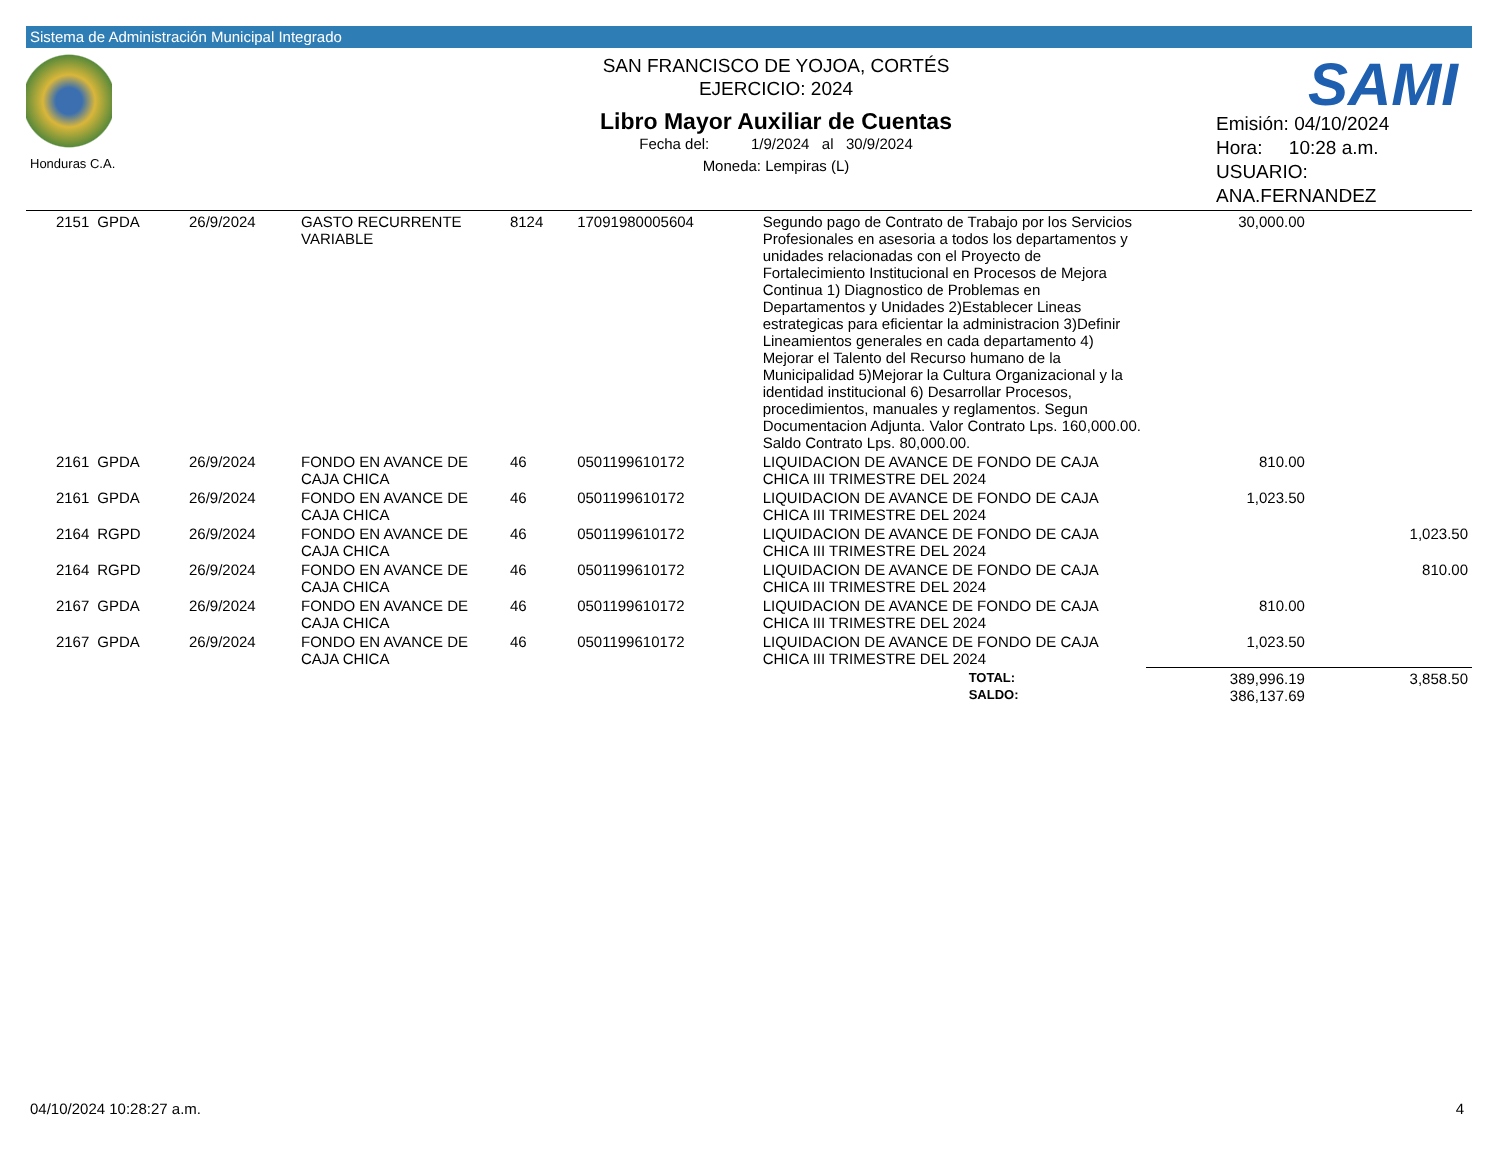Sistema de Administración Municipal Integrado
Honduras C.A.
SAN FRANCISCO DE YOJOA, CORTÉS
EJERCICIO: 2024
Libro Mayor Auxiliar de Cuentas
Fecha del: 1/9/2024 al 30/9/2024
Moneda: Lempiras (L)
SAMI
Emisión: 04/10/2024
Hora: 10:28 a.m.
USUARIO:
ANA.FERNANDEZ
| 2151 | GPDA | 26/9/2024 | GASTO RECURRENTE VARIABLE | 8124 | 17091980005604 | Segundo pago de Contrato de Trabajo por los Servicios Profesionales en asesoria a todos los departamentos y unidades relacionadas con el Proyecto de Fortalecimiento Institucional en Procesos de Mejora Continua 1) Diagnostico de Problemas en Departamentos y Unidades 2)Establecer Lineas estrategicas para eficientar la administracion 3)Definir Lineamientos generales en cada departamento 4) Mejorar el Talento del Recurso humano de la Municipalidad 5)Mejorar la Cultura Organizacional y la identidad institucional 6) Desarrollar Procesos, procedimientos, manuales y reglamentos. Segun Documentacion Adjunta. Valor Contrato Lps. 160,000.00. Saldo Contrato Lps. 80,000.00. | 30,000.00 | |
| 2161 | GPDA | 26/9/2024 | FONDO EN AVANCE DE CAJA CHICA | 46 | 0501199610172 | LIQUIDACION DE AVANCE DE FONDO DE CAJA CHICA III TRIMESTRE DEL 2024 | 810.00 | |
| 2161 | GPDA | 26/9/2024 | FONDO EN AVANCE DE CAJA CHICA | 46 | 0501199610172 | LIQUIDACION DE AVANCE DE FONDO DE CAJA CHICA III TRIMESTRE DEL 2024 | 1,023.50 | |
| 2164 | RGPD | 26/9/2024 | FONDO EN AVANCE DE CAJA CHICA | 46 | 0501199610172 | LIQUIDACION DE AVANCE DE FONDO DE CAJA CHICA III TRIMESTRE DEL 2024 | | 1,023.50 |
| 2164 | RGPD | 26/9/2024 | FONDO EN AVANCE DE CAJA CHICA | 46 | 0501199610172 | LIQUIDACION DE AVANCE DE FONDO DE CAJA CHICA III TRIMESTRE DEL 2024 | | 810.00 |
| 2167 | GPDA | 26/9/2024 | FONDO EN AVANCE DE CAJA CHICA | 46 | 0501199610172 | LIQUIDACION DE AVANCE DE FONDO DE CAJA CHICA III TRIMESTRE DEL 2024 | 810.00 | |
| 2167 | GPDA | 26/9/2024 | FONDO EN AVANCE DE CAJA CHICA | 46 | 0501199610172 | LIQUIDACION DE AVANCE DE FONDO DE CAJA CHICA III TRIMESTRE DEL 2024 | 1,023.50 | |
| | | | | | | TOTAL: SALDO: | 389,996.19 386,137.69 | 3,858.50 |
04/10/2024 10:28:27 a.m. 4